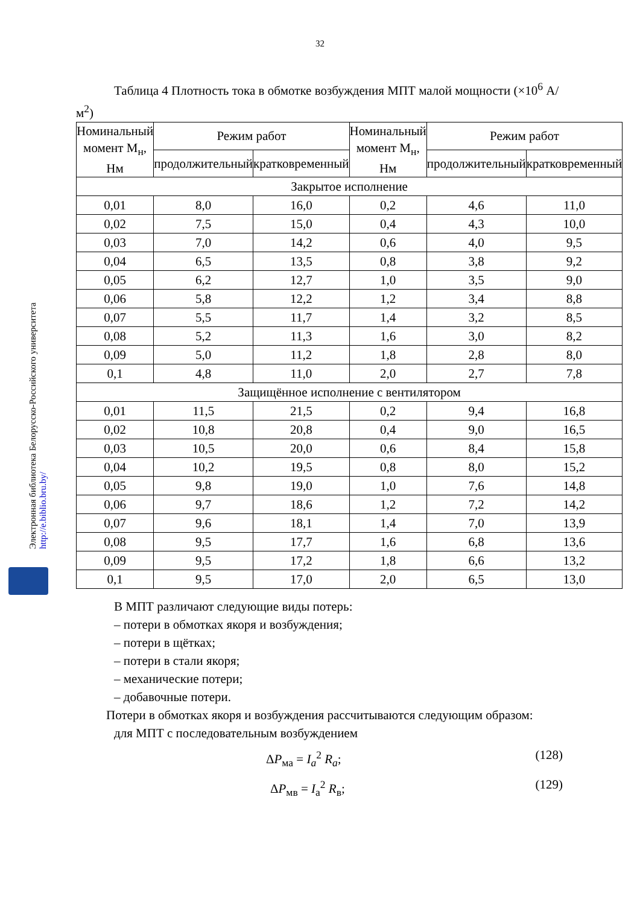32
Электронная библиотека Белорусско-Российского университета
http://e.biblio.bru.by/
Таблица 4 Плотность тока в обмотке возбуждения МПТ малой мощности (×10<sup>6</sup> А/м<sup>2</sup>)
| Номинальный момент М<sub>н</sub>, Нм | Режим работ | | Номинальный момент М<sub>н</sub>, Нм | Режим работ | |
| --- | --- | --- | --- | --- | --- |
| | продолжительный | кратковременный | | продолжительный | кратковременный |
| Закрытое исполнение | | | | | |
| 0,01 | 8,0 | 16,0 | 0,2 | 4,6 | 11,0 |
| 0,02 | 7,5 | 15,0 | 0,4 | 4,3 | 10,0 |
| 0,03 | 7,0 | 14,2 | 0,6 | 4,0 | 9,5 |
| 0,04 | 6,5 | 13,5 | 0,8 | 3,8 | 9,2 |
| 0,05 | 6,2 | 12,7 | 1,0 | 3,5 | 9,0 |
| 0,06 | 5,8 | 12,2 | 1,2 | 3,4 | 8,8 |
| 0,07 | 5,5 | 11,7 | 1,4 | 3,2 | 8,5 |
| 0,08 | 5,2 | 11,3 | 1,6 | 3,0 | 8,2 |
| 0,09 | 5,0 | 11,2 | 1,8 | 2,8 | 8,0 |
| 0,1 | 4,8 | 11,0 | 2,0 | 2,7 | 7,8 |
| Защищённое исполнение с вентилятором | | | | | |
| 0,01 | 11,5 | 21,5 | 0,2 | 9,4 | 16,8 |
| 0,02 | 10,8 | 20,8 | 0,4 | 9,0 | 16,5 |
| 0,03 | 10,5 | 20,0 | 0,6 | 8,4 | 15,8 |
| 0,04 | 10,2 | 19,5 | 0,8 | 8,0 | 15,2 |
| 0,05 | 9,8 | 19,0 | 1,0 | 7,6 | 14,8 |
| 0,06 | 9,7 | 18,6 | 1,2 | 7,2 | 14,2 |
| 0,07 | 9,6 | 18,1 | 1,4 | 7,0 | 13,9 |
| 0,08 | 9,5 | 17,7 | 1,6 | 6,8 | 13,6 |
| 0,09 | 9,5 | 17,2 | 1,8 | 6,6 | 13,2 |
| 0,1 | 9,5 | 17,0 | 2,0 | 6,5 | 13,0 |
В МПТ различают следующие виды потерь:
– потери в обмотках якоря и возбуждения;
– потери в щётках;
– потери в стали якоря;
– механические потери;
– добавочные потери.
Потери в обмотках якоря и возбуждения рассчитываются следующим образом:
для МПТ с последовательным возбуждением
ΔP<sub>ма</sub> = I<sub>a</sub><sup>2</sup> R<sub>a</sub>; (128)
ΔP<sub>мв</sub> = I<sub>a</sub><sup>2</sup> R<sub>в</sub>; (129)